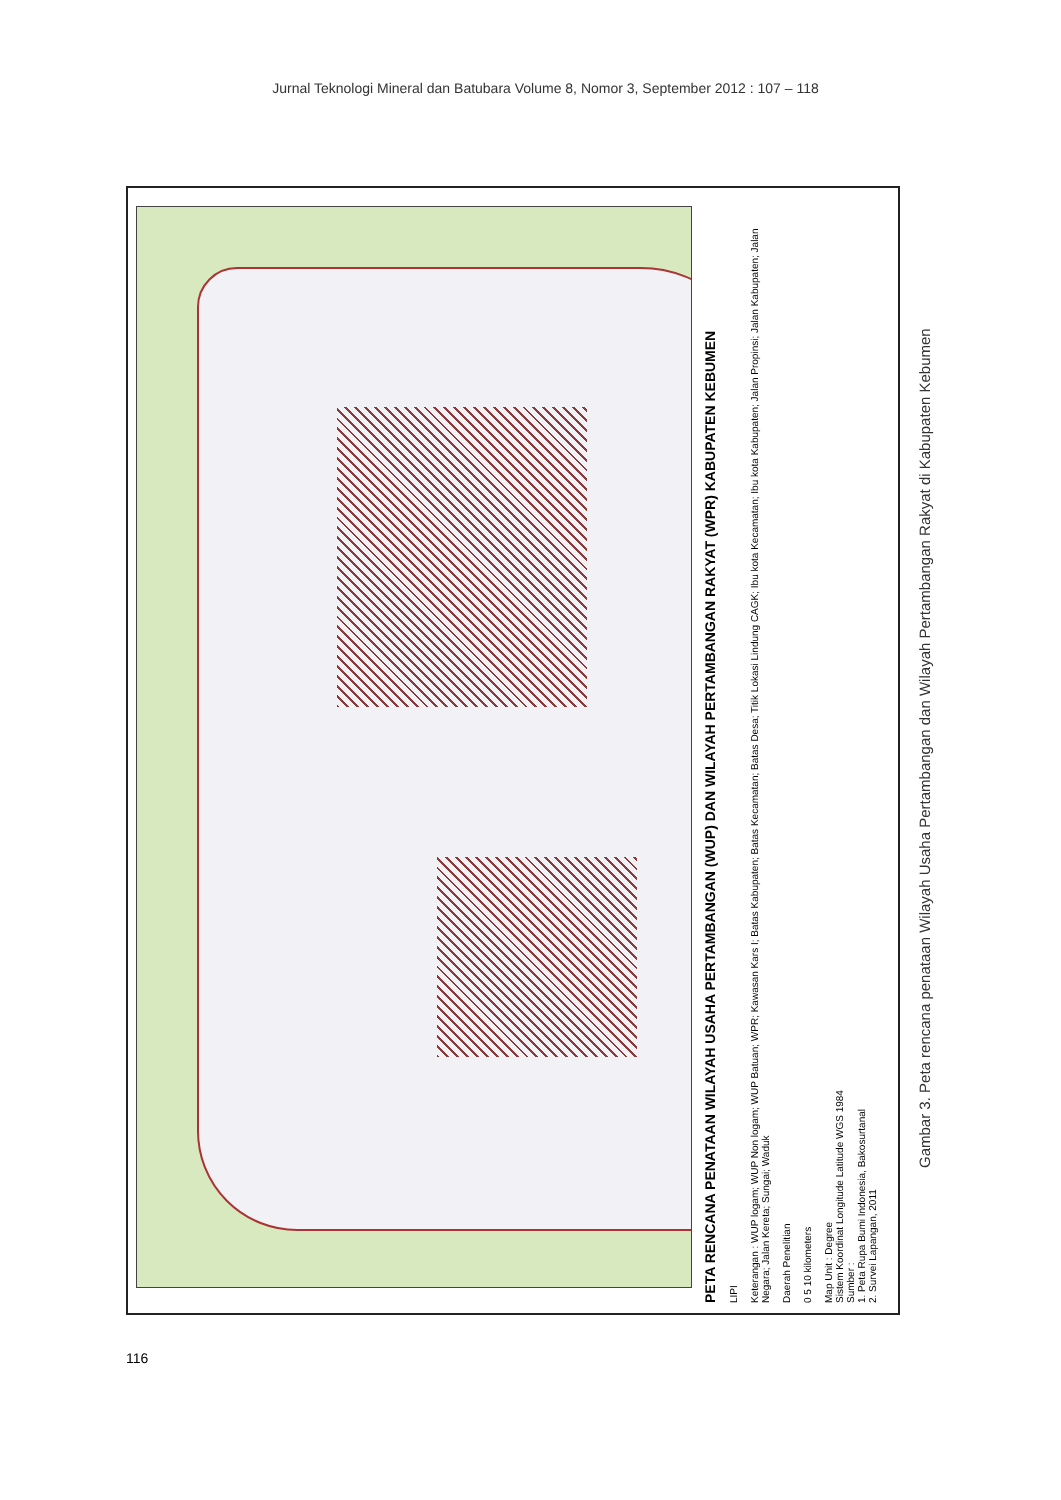Jurnal Teknologi Mineral dan Batubara Volume 8, Nomor 3, September 2012 : 107 – 118
PETA RENCANA PENATAAN WILAYAH USAHA PERTAMBANGAN (WUP) DAN WILAYAH PERTAMBANGAN RAKYAT (WPR) KABUPATEN KEBUMEN
LIPI
Keterangan : WUP logam; WUP Non logam; WUP Batuan; WPR; Kawasan Kars I; Batas Kabupaten; Batas Kecamatan; Batas Desa; Titik Lokasi Lindung CAGK; Ibu kota Kecamatan; Ibu kota Kabupaten; Jalan Propinsi; Jalan Kabupaten; Jalan Negara; Jalan Kereta; Sungai; Waduk
Daerah Penelitian
0 5 10 kilometers
Map Unit : Degree
Sistem Koordinat Longitude Latitude WGS 1984
Sumber :
1. Peta Rupa Bumi Indonesia, Bakosurtanal
2. Survei Lapangan, 2011
Gambar 3. Peta rencana penataan Wilayah Usaha Pertambangan dan Wilayah Pertambangan Rakyat di Kabupaten Kebumen
116